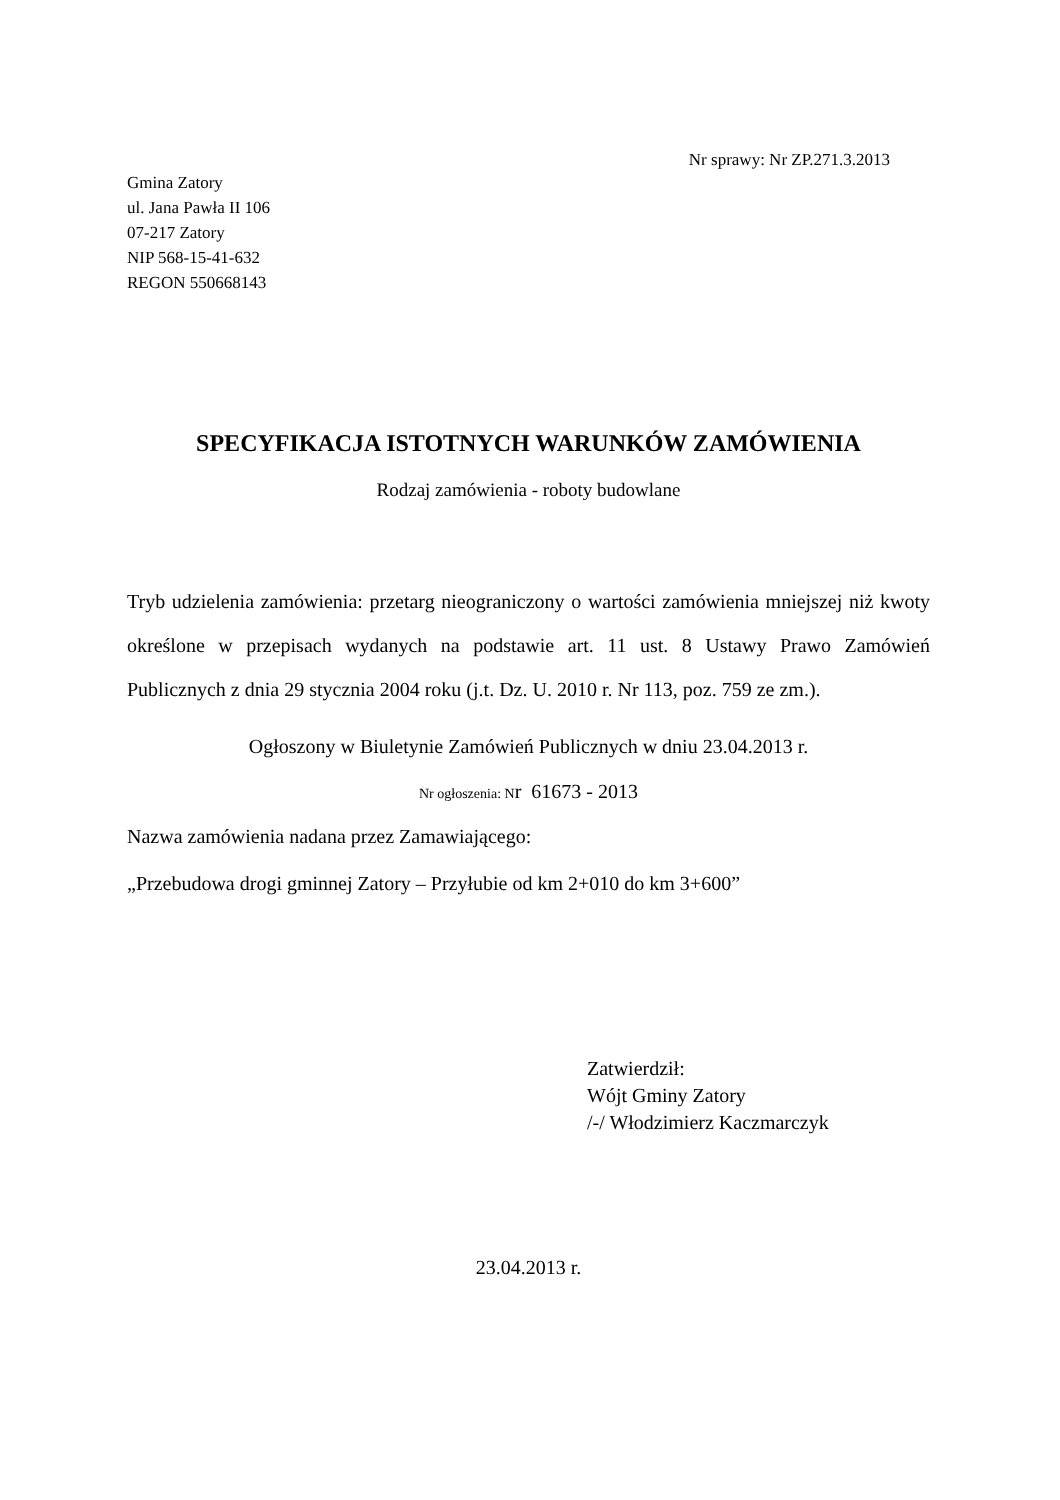Nr sprawy: Nr ZP.271.3.2013
Gmina Zatory
ul. Jana Pawła II 106
07-217 Zatory
NIP 568-15-41-632
REGON 550668143
SPECYFIKACJA ISTOTNYCH WARUNKÓW ZAMÓWIENIA
Rodzaj zamówienia - roboty budowlane
Tryb udzielenia zamówienia: przetarg nieograniczony o wartości zamówienia mniejszej niż kwoty określone w przepisach wydanych na podstawie art. 11 ust. 8 Ustawy Prawo Zamówień Publicznych z dnia 29 stycznia 2004 roku (j.t. Dz. U. 2010 r. Nr 113, poz. 759 ze zm.).
Ogłoszony w Biuletynie Zamówień Publicznych w dniu 23.04.2013 r.
Nr ogłoszenia: Nr 61673 - 2013
Nazwa zamówienia nadana przez Zamawiającego:
„Przebudowa drogi gminnej Zatory – Przyłubie od km 2+010 do km 3+600”
Zatwierdził:
Wójt Gminy Zatory
/-/ Włodzimierz Kaczmarczyk
23.04.2013 r.